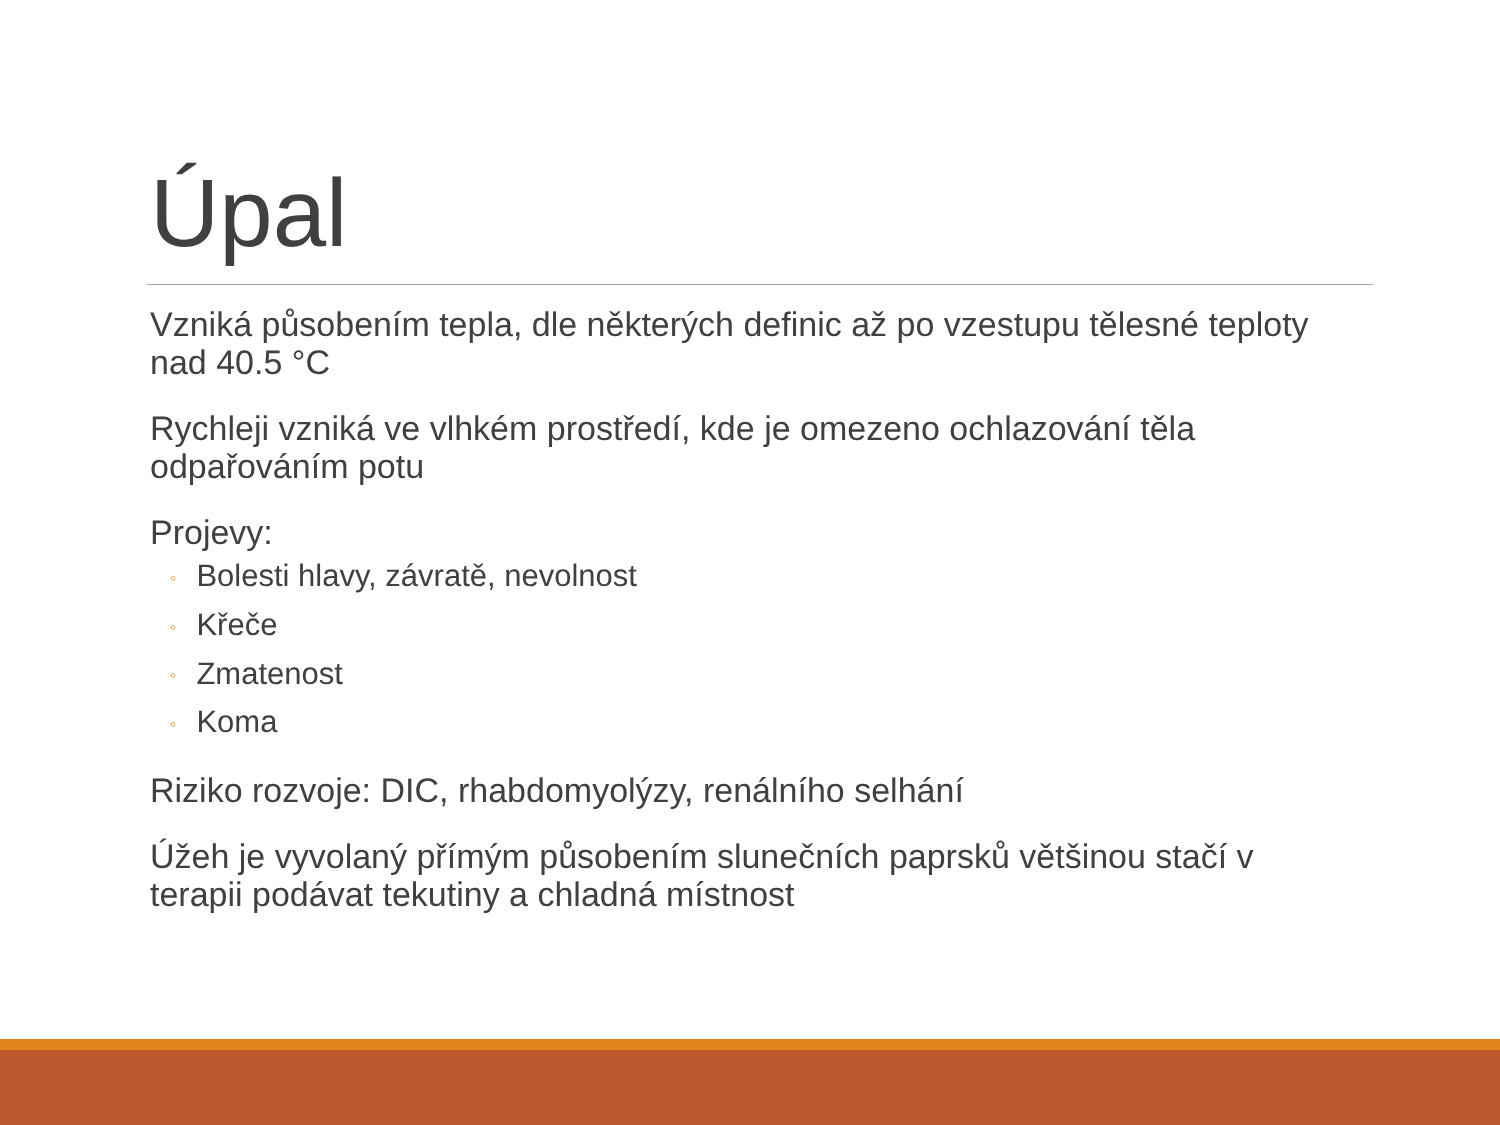Úpal
Vzniká působením tepla, dle některých definic až po vzestupu tělesné teploty nad 40.5 °C
Rychleji vzniká ve vlhkém prostředí, kde je omezeno ochlazování těla odpařováním potu
Projevy:
◦ Bolesti hlavy, závratě, nevolnost
◦ Křeče
◦ Zmatenost
◦ Koma
Riziko rozvoje: DIC, rhabdomyolýzy, renálního selhání
Úžeh je vyvolaný přímým působením slunečních paprsků většinou stačí v terapii podávat tekutiny a chladná místnost